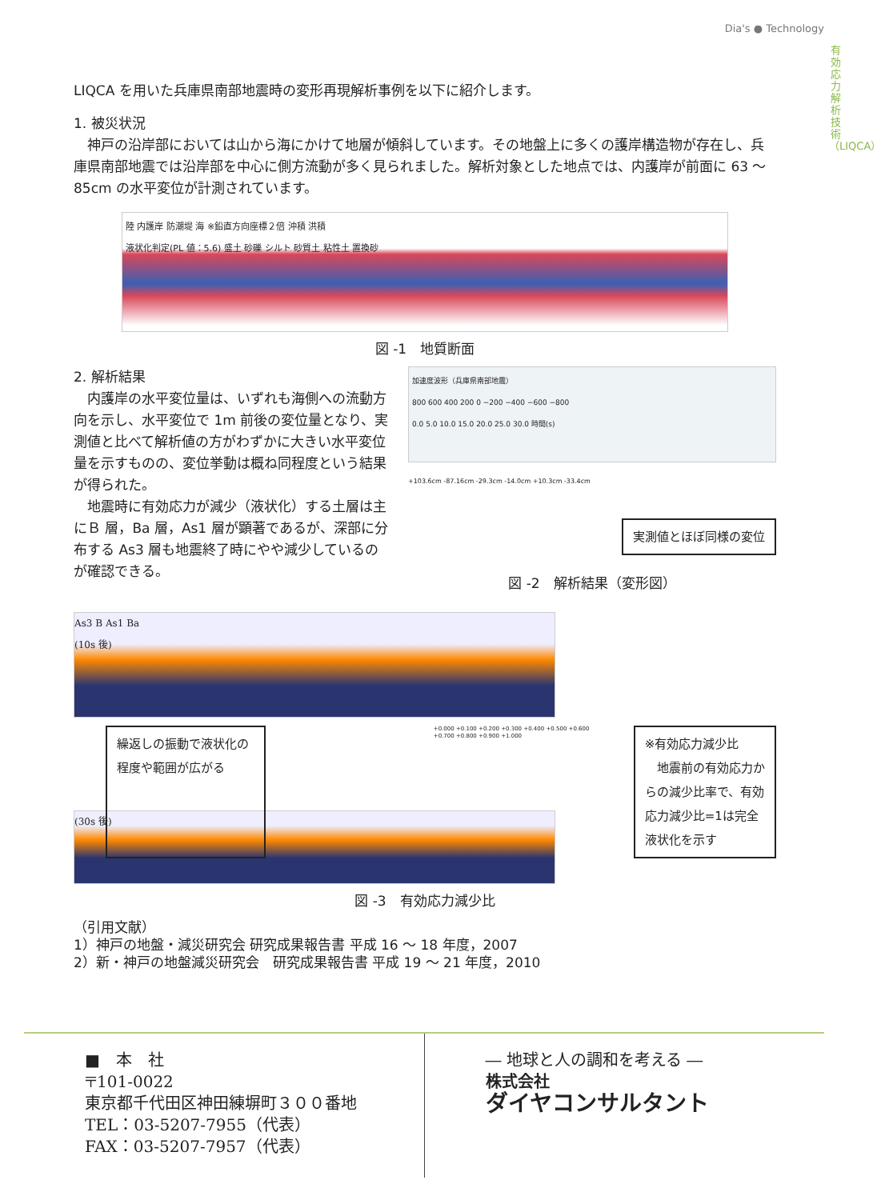Dia's ● Technology
有効応力解析技術（LIQCA）
LIQCA を用いた兵庫県南部地震時の変形再現解析事例を以下に紹介します。
1. 被災状況
　神戸の沿岸部においては山から海にかけて地層が傾斜しています。その地盤上に多くの護岸構造物が存在し、兵庫県南部地震では沿岸部を中心に側方流動が多く見られました。解析対象とした地点では、内護岸が前面に 63 ～ 85cm の水平変位が計測されています。
陸 内護岸 防潮堤 海 ※鉛直方向座標２倍 沖積 洪積
液状化判定(PL 値：5.6) 盛土 砂礫 シルト 砂質土 粘性土 置換砂
図 -1　地質断面
2. 解析結果
　内護岸の水平変位量は、いずれも海側への流動方向を示し、水平変位で 1m 前後の変位量となり、実測値と比べて解析値の方がわずかに大きい水平変位量を示すものの、変位挙動は概ね同程度という結果が得られた。
　地震時に有効応力が減少（液状化）する土層は主にＢ 層，Ba 層，As1 層が顕著であるが、深部に分布する As3 層も地震終了時にやや減少しているのが確認できる。
加速度波形（兵庫県南部地震）
800 600 400 200 0 −200 −400 −600 −800
0.0 5.0 10.0 15.0 20.0 25.0 30.0 時間(s)
+103.6cm -87.16cm -29.3cm -14.0cm +10.3cm -33.4cm
実測値とほぼ同様の変位
図 -2　解析結果（変形図）
As3 B As1 Ba
(10s 後)
繰返しの振動で液状化の程度や範囲が広がる
+0.000 +0.100 +0.200 +0.300 +0.400 +0.500 +0.600 +0.700 +0.800 +0.900 +1.000
※有効応力減少比
　地震前の有効応力からの減少比率で、有効応力減少比=1は完全液状化を示す
(30s 後)
図 -3　有効応力減少比
（引用文献）
1）神戸の地盤・減災研究会 研究成果報告書 平成 16 ～ 18 年度，2007
2）新・神戸の地盤減災研究会　研究成果報告書 平成 19 ～ 21 年度，2010
■　本　社
〒101-0022
東京都千代田区神田練塀町３００番地
TEL：03-5207-7955（代表）
FAX：03-5207-7957（代表）
― 地球と人の調和を考える ―
株式会社
ダイヤコンサルタント